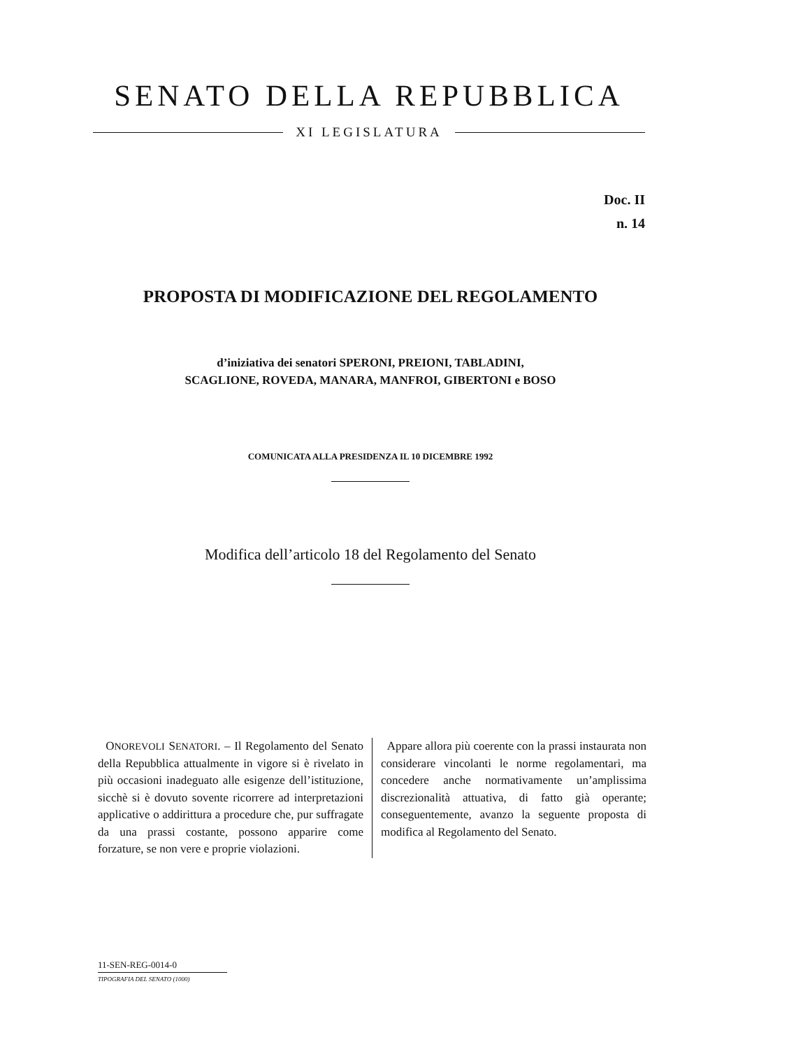SENATO DELLA REPUBBLICA
XI LEGISLATURA
Doc. II
n. 14
PROPOSTA DI MODIFICAZIONE DEL REGOLAMENTO
d’iniziativa dei senatori SPERONI, PREIONI, TABLADINI,
SCAGLIONE, ROVEDA, MANARA, MANFROI, GIBERTONI e BOSO
COMUNICATA ALLA PRESIDENZA IL 10 DICEMBRE 1992
Modifica dell’articolo 18 del Regolamento del Senato
ONOREVOLI SENATORI. – Il Regolamento del Senato della Repubblica attualmente in vigore si è rivelato in più occasioni inadeguato alle esigenze dell’istituzione, sicchè si è dovuto sovente ricorrere ad interpretazioni applicative o addirittura a procedure che, pur suffragate da una prassi costante, possono apparire come forzature, se non vere e proprie violazioni.
Appare allora più coerente con la prassi instaurata non considerare vincolanti le norme regolamentari, ma concedere anche normativamente un’amplissima discrezionalità attuativa, di fatto già operante; conseguentemente, avanzo la seguente proposta di modifica al Regolamento del Senato.
11-SEN-REG-0014-0
TIPOGRAFIA DEL SENATO (1000)